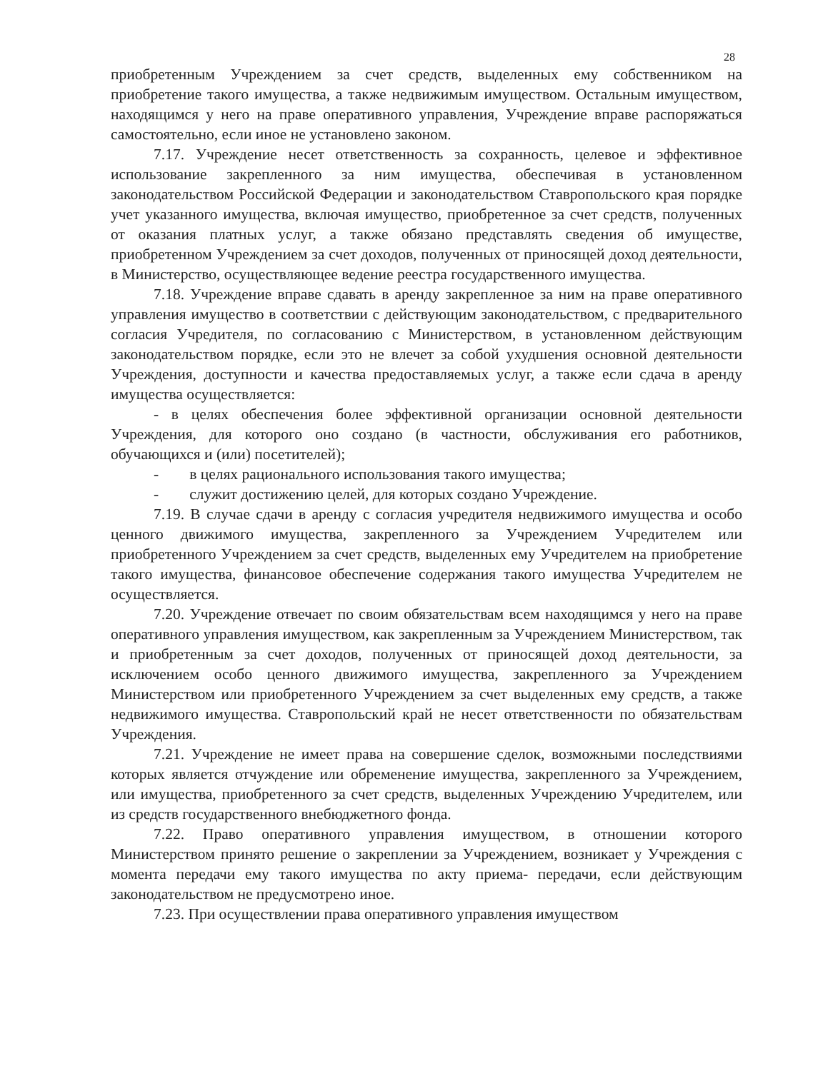28
приобретенным Учреждением за счет средств, выделенных ему собственником на приобретение такого имущества, а также недвижимым имуществом. Остальным имуществом, находящимся у него на праве оперативного управления, Учреждение вправе распоряжаться самостоятельно, если иное не установлено законом.
7.17. Учреждение несет ответственность за сохранность, целевое и эффективное использование закрепленного за ним имущества, обеспечивая в установленном законодательством Российской Федерации и законодательством Ставропольского края порядке учет указанного имущества, включая имущество, приобретенное за счет средств, полученных от оказания платных услуг, а также обязано представлять сведения об имуществе, приобретенном Учреждением за счет доходов, полученных от приносящей доход деятельности, в Министерство, осуществляющее ведение реестра государственного имущества.
7.18. Учреждение вправе сдавать в аренду закрепленное за ним на праве оперативного управления имущество в соответствии с действующим законодательством, с предварительного согласия Учредителя, по согласованию с Министерством, в установленном действующим законодательством порядке, если это не влечет за собой ухудшения основной деятельности Учреждения, доступности и качества предоставляемых услуг, а также если сдача в аренду имущества осуществляется:
- в целях обеспечения более эффективной организации основной деятельности Учреждения, для которого оно создано (в частности, обслуживания его работников, обучающихся и (или) посетителей);
- в целях рационального использования такого имущества;
- служит достижению целей, для которых создано Учреждение.
7.19. В случае сдачи в аренду с согласия учредителя недвижимого имущества и особо ценного движимого имущества, закрепленного за Учреждением Учредителем или приобретенного Учреждением за счет средств, выделенных ему Учредителем на приобретение такого имущества, финансовое обеспечение содержания такого имущества Учредителем не осуществляется.
7.20. Учреждение отвечает по своим обязательствам всем находящимся у него на праве оперативного управления имуществом, как закрепленным за Учреждением Министерством, так и приобретенным за счет доходов, полученных от приносящей доход деятельности, за исключением особо ценного движимого имущества, закрепленного за Учреждением Министерством или приобретенного Учреждением за счет выделенных ему средств, а также недвижимого имущества. Ставропольский край не несет ответственности по обязательствам Учреждения.
7.21. Учреждение не имеет права на совершение сделок, возможными последствиями которых является отчуждение или обременение имущества, закрепленного за Учреждением, или имущества, приобретенного за счет средств, выделенных Учреждению Учредителем, или из средств государственного внебюджетного фонда.
7.22. Право оперативного управления имуществом, в отношении которого Министерством принято решение о закреплении за Учреждением, возникает у Учреждения с момента передачи ему такого имущества по акту приема- передачи, если действующим законодательством не предусмотрено иное.
7.23. При осуществлении права оперативного управления имуществом